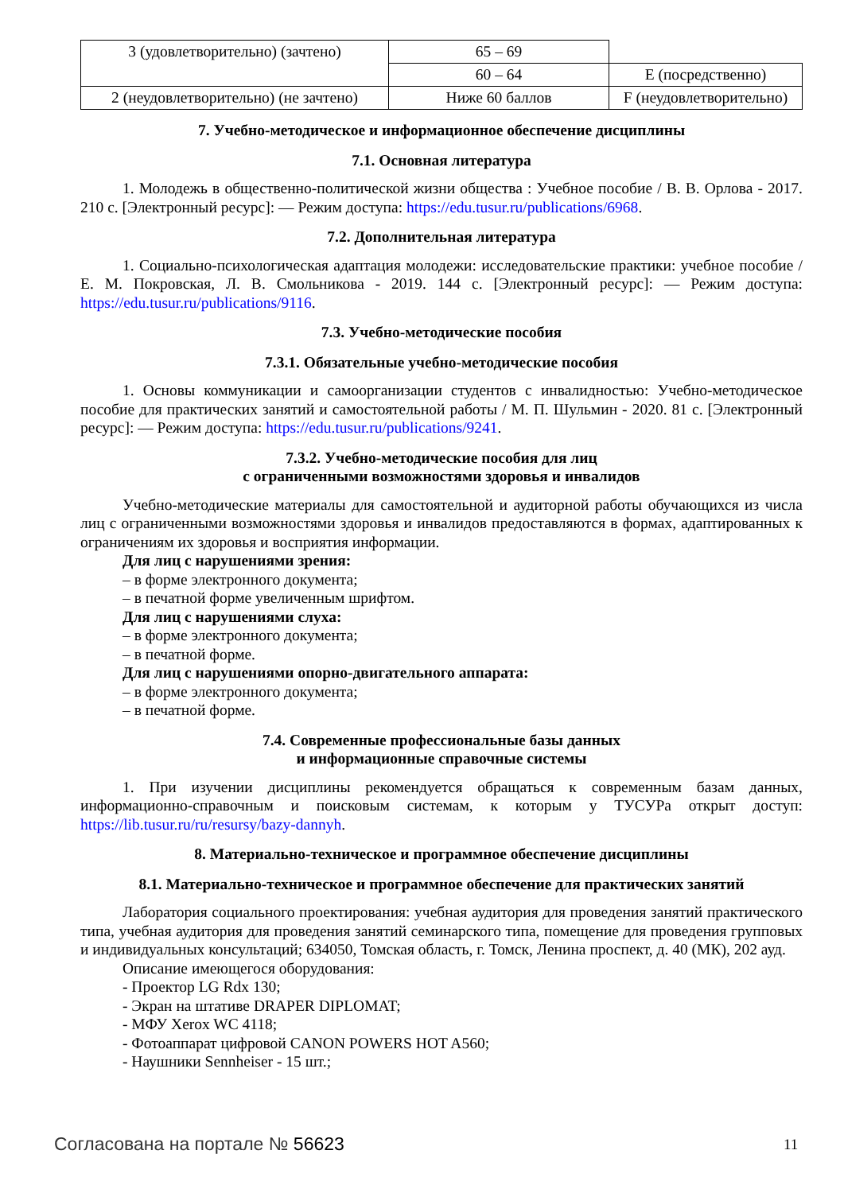| 3 (удовлетворительно) (зачтено) | 65 – 69 | |
| | 60 – 64 | E (посредственно) |
| 2 (неудовлетворительно) (не зачтено) | Ниже 60 баллов | F (неудовлетворительно) |
7. Учебно-методическое и информационное обеспечение дисциплины
7.1. Основная литература
1. Молодежь в общественно-политической жизни общества : Учебное пособие / В. В. Орлова - 2017. 210 с. [Электронный ресурс]: — Режим доступа: https://edu.tusur.ru/publications/6968.
7.2. Дополнительная литература
1. Социально-психологическая адаптация молодежи: исследовательские практики: учебное пособие / Е. М. Покровская, Л. В. Смольникова - 2019. 144 с. [Электронный ресурс]: — Режим доступа: https://edu.tusur.ru/publications/9116.
7.3. Учебно-методические пособия
7.3.1. Обязательные учебно-методические пособия
1. Основы коммуникации и самоорганизации студентов с инвалидностью: Учебно-методическое пособие для практических занятий и самостоятельной работы / М. П. Шульмин - 2020. 81 с. [Электронный ресурс]: — Режим доступа: https://edu.tusur.ru/publications/9241.
7.3.2. Учебно-методические пособия для лиц
с ограниченными возможностями здоровья и инвалидов
Учебно-методические материалы для самостоятельной и аудиторной работы обучающихся из числа лиц с ограниченными возможностями здоровья и инвалидов предоставляются в формах, адаптированных к ограничениям их здоровья и восприятия информации.
Для лиц с нарушениями зрения:
– в форме электронного документа;
– в печатной форме увеличенным шрифтом.
Для лиц с нарушениями слуха:
– в форме электронного документа;
– в печатной форме.
Для лиц с нарушениями опорно-двигательного аппарата:
– в форме электронного документа;
– в печатной форме.
7.4. Современные профессиональные базы данных
и информационные справочные системы
1. При изучении дисциплины рекомендуется обращаться к современным базам данных, информационно-справочным и поисковым системам, к которым у ТУСУРа открыт доступ: https://lib.tusur.ru/ru/resursy/bazy-dannyh.
8. Материально-техническое и программное обеспечение дисциплины
8.1. Материально-техническое и программное обеспечение для практических занятий
Лаборатория социального проектирования: учебная аудитория для проведения занятий практического типа, учебная аудитория для проведения занятий семинарского типа, помещение для проведения групповых и индивидуальных консультаций; 634050, Томская область, г. Томск, Ленина проспект, д. 40 (МК), 202 ауд.
Описание имеющегося оборудования:
- Проектор LG Rdx 130;
- Экран на штативе DRAPER DIPLOMAT;
- МФУ Xerox WC 4118;
- Фотоаппарат цифровой CANON POWERS HOT A560;
- Наушники Sennheiser - 15 шт.;
Согласована на портале № 56623 11